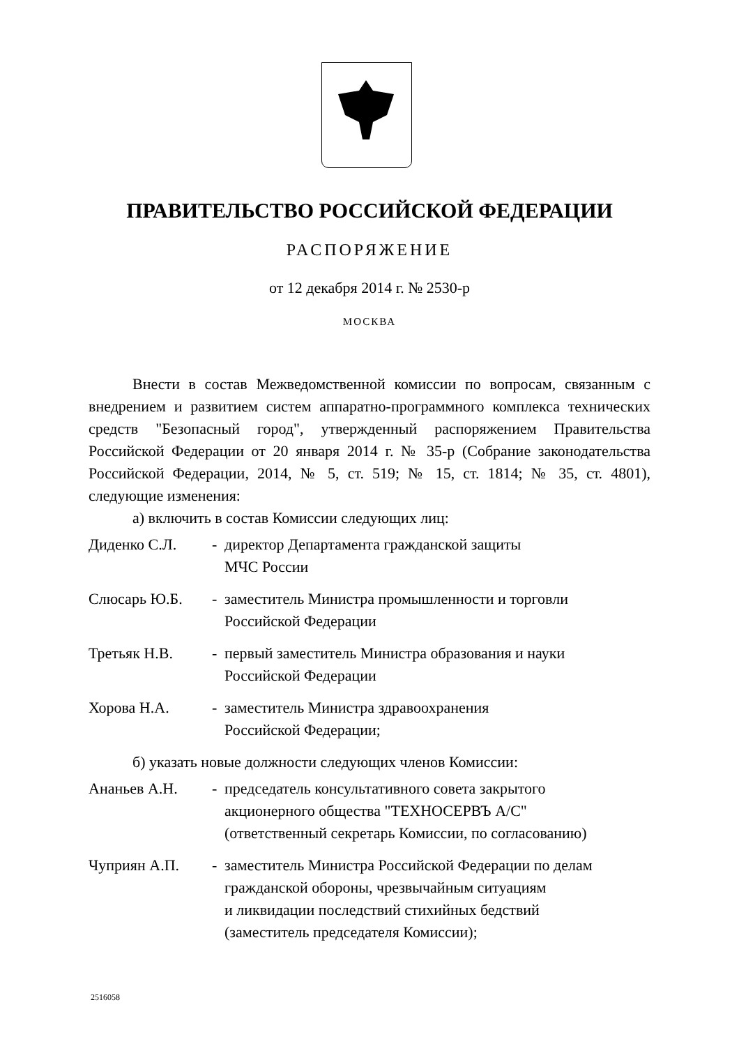ПРАВИТЕЛЬСТВО РОССИЙСКОЙ ФЕДЕРАЦИИ
РАСПОРЯЖЕНИЕ
от 12 декабря 2014 г. № 2530-р
МОСКВА
Внести в состав Межведомственной комиссии по вопросам, связанным с внедрением и развитием систем аппаратно-программного комплекса технических средств "Безопасный город", утвержденный распоряжением Правительства Российской Федерации от 20 января 2014 г. № 35-р (Собрание законодательства Российской Федерации, 2014, № 5, ст. 519; № 15, ст. 1814; № 35, ст. 4801), следующие изменения:
а) включить в состав Комиссии следующих лиц:
Диденко С.Л. - директор Департамента гражданской защиты
МЧС России
Слюсарь Ю.Б. - заместитель Министра промышленности и торговли
Российской Федерации
Третьяк Н.В. - первый заместитель Министра образования и науки
Российской Федерации
Хорова Н.А. - заместитель Министра здравоохранения
Российской Федерации;
б) указать новые должности следующих членов Комиссии:
Ананьев А.Н. - председатель консультативного совета закрытого
акционерного общества "ТЕХНОСЕРВЪ А/С"
(ответственный секретарь Комиссии, по согласованию)
Чуприян А.П. - заместитель Министра Российской Федерации по делам
гражданской обороны, чрезвычайным ситуациям
и ликвидации последствий стихийных бедствий
(заместитель председателя Комиссии);
2516058